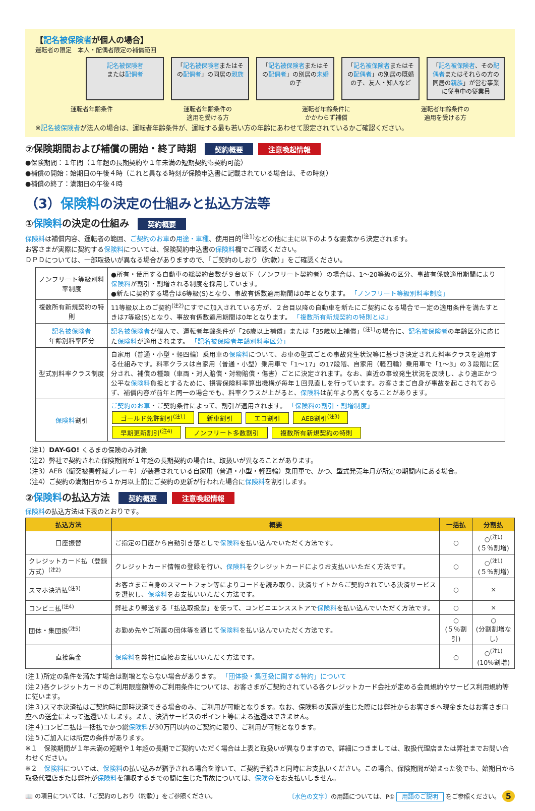【記名被保険者が個人の場合】
運転者の限定　本人・配偶者限定の補償範囲
記名被保険者
または配偶者
「記名被保険者またはその配偶者」の同居の親族
「記名被保険者またはその配偶者」の別居の未婚の子
「記名被保険者またはその配偶者」の別居の既婚の子、友人・知人など
「記名被保険者、その配偶者またはそれらの方の同居の親族」が営む事業に従事中の従業員
運転者年齢条件 運転者年齢条件の
適用を受ける方 運転者年齢条件に
かかわらず補償 運転者年齢条件の
適用を受ける方
※記名被保険者が法人の場合は、運転者年齢条件が、運転する最も若い方の年齢にあわせて設定されているかご確認ください。
⑦保険期間および補償の開始・終了時期 契約概要 注意喚起情報
●保険期間：１年間（１年超の長期契約や１年未満の短期契約も契約可能）
●補償の開始：始期日の午後４時（これと異なる時刻が保険申込書に記載されている場合は、その時刻）
●補償の終了：満期日の午後４時
（3）保険料の決定の仕組みと払込方法等
①保険料の決定の仕組み 契約概要
保険料は補償内容、運転者の範囲、ご契約のお車の用途・車種、使用目的<sup>(注1)</sup>などの他に主に以下のような要素から決定されます。
お客さまが実際に契約する保険料については、保険契約申込書の保険料欄でご確認ください。
ＤＰＤについては、一部取扱いが異なる場合がありますので、「ご契約のしおり（約款）」をご確認ください。
| ノンフリート等級別料率制度 | ●所有・使用する自動車の総契約台数が９台以下（ノンフリート契約者）の場合は、1～20等級の区分、事故有係数適用期間により 保険料 が割引・割増される制度を採用しています。 ●新たに契約する場合は6等級(S)となり、事故有係数適用期間は0年となります。 「ノンフリート等級別料率制度」 |
| 複数所有新規契約の特則 | 11等級以上のご契約<sup>(注2)</sup>にすでに加入されている方が、２台目以降の自動車を新たにご契約になる場合で一定の適用条件を満たすときは7等級(S)となり、事故有係数適用期間は0年となります。 「複数所有新規契約の特則とは」 |
| 記名被保険者 年齢別料率区分 | 記名被保険者 が個人で、運転者年齢条件が「26歳以上補償」または「35歳以上補償」<sup>(注1)</sup>の場合に、 記名被保険者 の年齢区分に応じた 保険料 が適用されます。 「記名被保険者年齢別料率区分」 |
| 型式別料率クラス制度 | 自家用（普通・小型・軽四輪）乗用車の 保険料 について、お車の型式ごとの事故発生状況等に基づき決定された料率クラスを適用する仕組みです。料率クラスは自家用（普通・小型）乗用車で「1～17」の17段階、自家用（軽四輪）乗用車で「1～3」の３段階に区分され、補償の種類（車両・対人賠償・対物賠償・傷害）ごとに決定されます。なお、直近の事故発生状況を反映し、より適正かつ公平な 保険料 負担とするために、損害保険料率算出機構が毎年１回見直しを行っています。お客さまご自身が事故を起こされておらず、補償内容が前年と同一の場合でも、料率クラスが上がると、 保険料 は前年より高くなることがあります。 |
| 保険料 割引 | ご契約のお車 ・ご契約条件によって、割引が適用されます。 「保険料の割引・割増制度」 ゴールド免許割引<sup>(注1)</sup> 新車割引 エコ割引 AEB割引<sup>(注3)</sup> 早期更新割引<sup>(注4)</sup> ノンフリート多数割引 複数所有新規契約の特則 |
（注1）DAY-GO! くるまの保険のみ対象
（注2）弊社で契約された保険期間が１年超の長期契約の場合は、取扱いが異なることがあります。
（注3）AEB（衝突被害軽減ブレーキ）が装着されている自家用（普通・小型・軽四輪）乗用車で、かつ、型式発売年月が所定の期間内にある場合。
（注4）ご契約の満期日から１か月以上前にご契約の更新が行われた場合に保険料を割引します。
②保険料の払込方法 契約概要 注意喚起情報
保険料の払込方法は下表のとおりです。
| 払込方法 | 概要 | 一括払 | 分割払 |
| --- | --- | --- | --- |
| 口座振替 | ご指定の口座から自動引き落としで 保険料 を払い込んでいただく方法です。 | ○ | ○<sup>(注1)</sup> (５％割増) |
| クレジットカード払（登録方式）<sup>(注2)</sup> | クレジットカード情報の登録を行い、 保険料 をクレジットカードによりお支払いいただく方法です。 | ○ | ○<sup>(注1)</sup> (５％割増) |
| スマホ決済払<sup>(注3)</sup> | お客さまご自身のスマートフォン等によりコードを読み取り、決済サイトからご契約されている決済サービスを選択し、 保険料 をお支払いいただく方法です。 | ○ | × |
| コンビニ払<sup>(注4)</sup> | 弊社より郵送する「払込取扱票」を使って、コンビニエンスストアで 保険料 を払い込んでいただく方法です。 | ○ | × |
| 団体・集団扱<sup>(注5)</sup> | お勤め先やご所属の団体等を通じて 保険料 を払い込んでいただく方法です。 | ○ (５％割引) | ○ (分割割増なし) |
| 直接集金 | 保険料 を弊社に直接お支払いいただく方法です。 | ○ | ○<sup>(注1)</sup> (10％割増) |
(注１)所定の条件を満たす場合は割増とならない場合があります。 「団体扱・集団扱に関する特約」について
(注２)各クレジットカードのご利用限度額等のご利用条件については、お客さまがご契約されている各クレジットカード会社が定める会員規約やサービス利用規約等に従います。
(注３)スマホ決済払はご契約時に即時決済できる場合のみ、ご利用が可能となります。なお、保険料の返還が生じた際には弊社からお客さまへ現金またはお客さま口座への送金によって返還いたします。また、決済サービスのポイント等による返還はできません。
(注４)コンビニ払は一括払でかつ総保険料が30万円以内のご契約に限り、ご利用が可能となります。
(注５)ご加入には所定の条件があります。
※１　保険期間が１年未満の短期や１年超の長期でご契約いただく場合は上表と取扱いが異なりますので、詳細につきましては、取扱代理店または弊社までお問い合わせください。
※２　保険料については、保険料の払い込みが猶予される場合を除いて、ご契約手続きと同時にお支払いください。この場合、保険期間が始まった後でも、始期日から取扱代理店または弊社が保険料を領収するまでの間に生じた事故については、保険金をお支払いしません。
📖 の項目については、「ご契約のしおり（約款）」をご参照ください。 〔水色の文字〕の用語については、P① 用語のご説明 をご参照ください。 5